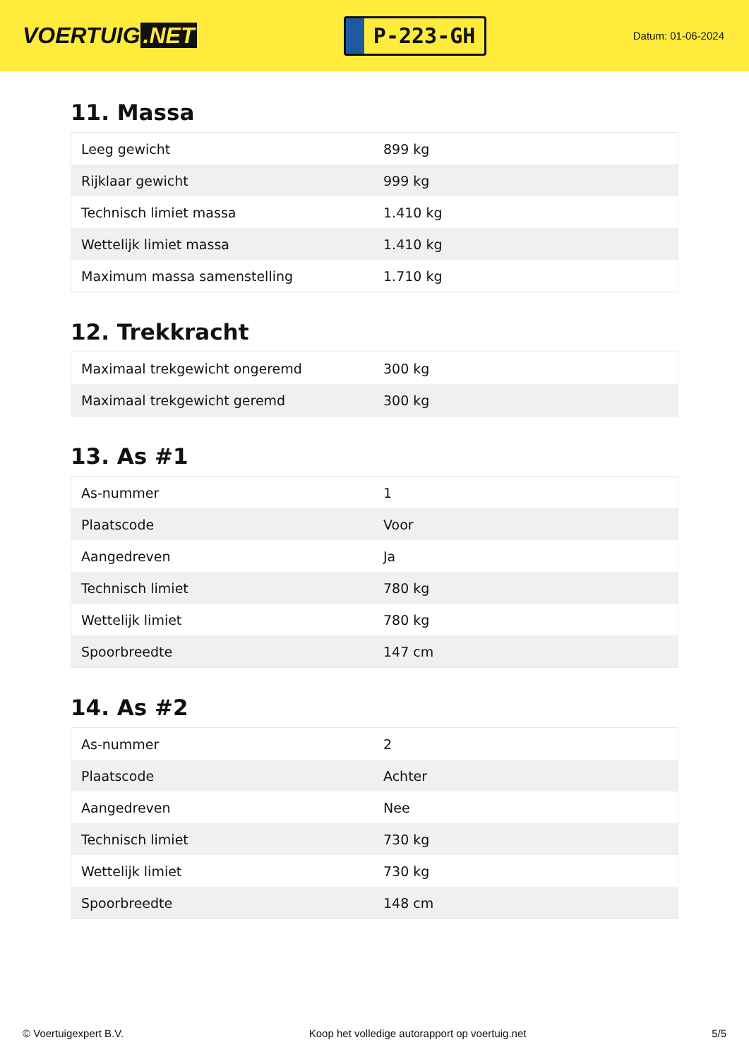VOERTUIG.NET
P-223-GH
Datum: 01-06-2024
11. Massa
| Leeg gewicht | 899 kg |
| Rijklaar gewicht | 999 kg |
| Technisch limiet massa | 1.410 kg |
| Wettelijk limiet massa | 1.410 kg |
| Maximum massa samenstelling | 1.710 kg |
12. Trekkracht
| Maximaal trekgewicht ongeremd | 300 kg |
| Maximaal trekgewicht geremd | 300 kg |
13. As #1
| As-nummer | 1 |
| Plaatscode | Voor |
| Aangedreven | Ja |
| Technisch limiet | 780 kg |
| Wettelijk limiet | 780 kg |
| Spoorbreedte | 147 cm |
14. As #2
| As-nummer | 2 |
| Plaatscode | Achter |
| Aangedreven | Nee |
| Technisch limiet | 730 kg |
| Wettelijk limiet | 730 kg |
| Spoorbreedte | 148 cm |
© Voertuigexpert B.V. Koop het volledige autorapport op voertuig.net 5/5